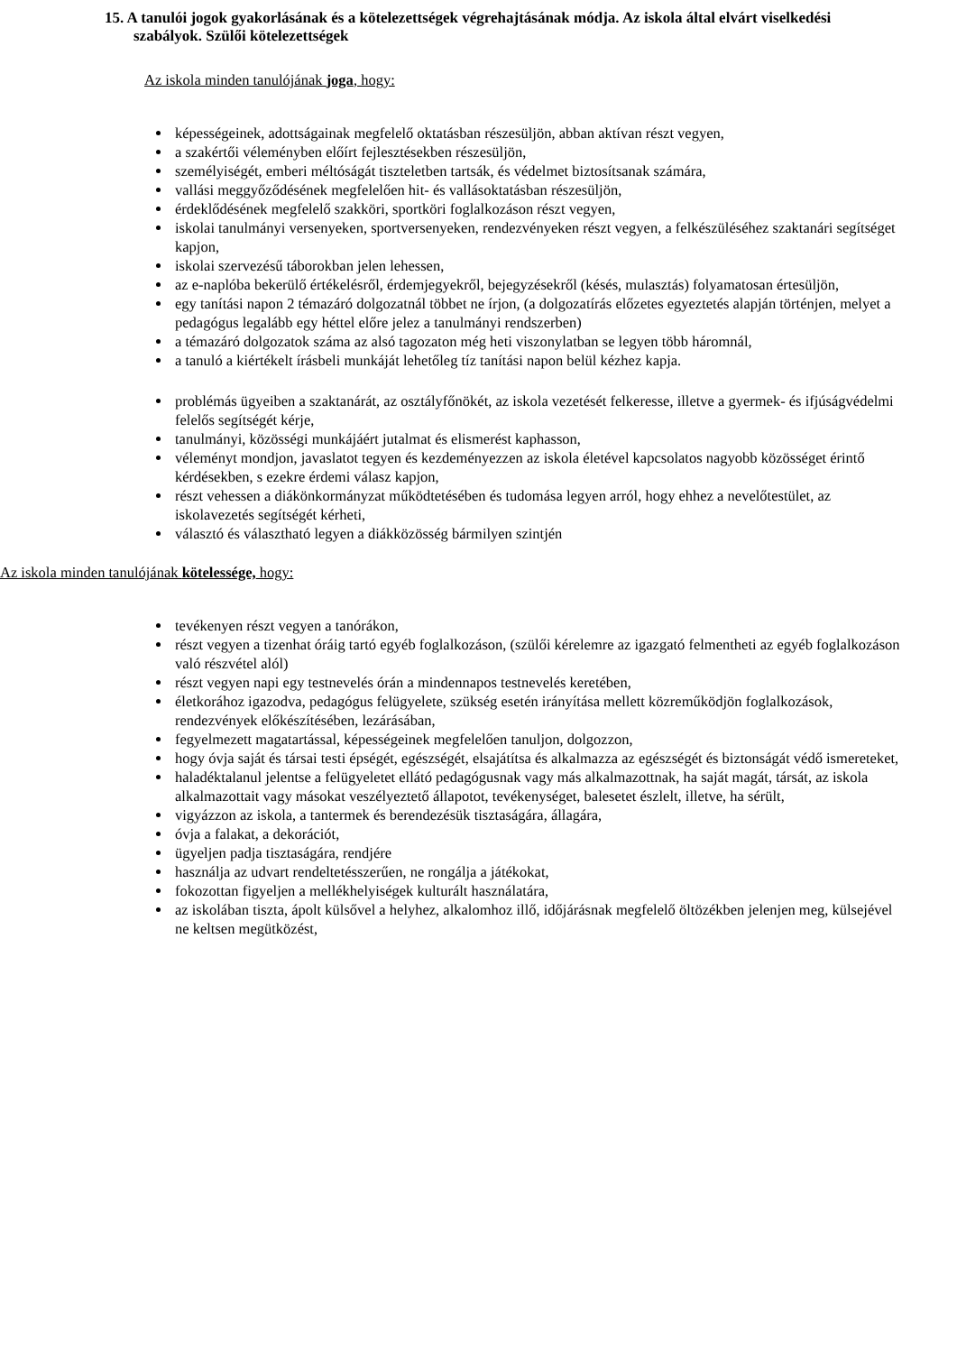15. A tanulói jogok gyakorlásának és a kötelezettségek végrehajtásának módja. Az iskola által elvárt viselkedési szabályok. Szülői kötelezettségek
Az iskola minden tanulójának joga, hogy:
képességeinek, adottságainak megfelelő oktatásban részesüljön, abban aktívan részt vegyen,
a szakértői véleményben előírt fejlesztésekben részesüljön,
személyiségét, emberi méltóságát tiszteletben tartsák, és védelmet biztosítsanak számára,
vallási meggyőződésének megfelelően hit- és vallásoktatásban részesüljön,
érdeklődésének megfelelő szakköri, sportköri foglalkozáson részt vegyen,
iskolai tanulmányi versenyeken, sportversenyeken, rendezvényeken részt vegyen, a felkészüléséhez szaktanári segítséget kapjon,
iskolai szervezésű táborokban jelen lehessen,
az e-naplóba bekerülő értékelésről, érdemjegyekről, bejegyzésekről (késés, mulasztás) folyamatosan értesüljön,
egy tanítási napon 2 témazáró dolgozatnál többet ne írjon, (a dolgozatírás előzetes egyeztetés alapján történjen, melyet a pedagógus legalább egy héttel előre jelez a tanulmányi rendszerben)
a témazáró dolgozatok száma az alsó tagozaton még heti viszonylatban se legyen több háromnál,
a tanuló a kiértékelt írásbeli munkáját lehetőleg tíz tanítási napon belül kézhez kapja.
problémás ügyeiben a szaktanárát, az osztályfőnökét, az iskola vezetését felkeresse, illetve a gyermek- és ifjúságvédelmi felelős segítségét kérje,
tanulmányi, közösségi munkájáért jutalmat és elismerést kaphasson,
véleményt mondjon, javaslatot tegyen és kezdeményezzen az iskola életével kapcsolatos nagyobb közösséget érintő kérdésekben, s ezekre érdemi válasz kapjon,
részt vehessen a diákönkormányzat működtetésében és tudomása legyen arról, hogy ehhez a nevelőtestület, az iskolavezetés segítségét kérheti,
választó és választható legyen a diákközösség bármilyen szintjén
Az iskola minden tanulójának kötelessége, hogy:
tevékenyen részt vegyen a tanórákon,
részt vegyen a tizenhat óráig tartó egyéb foglalkozáson, (szülői kérelemre az igazgató felmentheti az egyéb foglalkozáson való részvétel alól)
részt vegyen napi egy testnevelés órán a mindennapos testnevelés keretében,
életkorához igazodva, pedagógus felügyelete, szükség esetén irányítása mellett közreműködjön foglalkozások, rendezvények előkészítésében, lezárásában,
fegyelmezett magatartással, képességeinek megfelelően tanuljon, dolgozzon,
hogy óvja saját és társai testi épségét, egészségét, elsajátítsa és alkalmazza az egészségét és biztonságát védő ismereteket,
haladéktalanul jelentse a felügyeletet ellátó pedagógusnak vagy más alkalmazottnak, ha saját magát, társát, az iskola alkalmazottait vagy másokat veszélyeztető állapotot, tevékenységet, balesetet észlelt, illetve, ha sérült,
vigyázzon az iskola, a tantermek és berendezésük tisztaságára, állagára,
óvja a falakat, a dekorációt,
ügyeljen padja tisztaságára, rendjére
használja az udvart rendeltetésszerűen, ne rongálja a játékokat,
fokozottan figyeljen a mellékhelyiségek kulturált használatára,
az iskolában tiszta, ápolt külsővel a helyhez, alkalomhoz illő, időjárásnak megfelelő öltözékben jelenjen meg, külsejével ne keltsen megütközést,